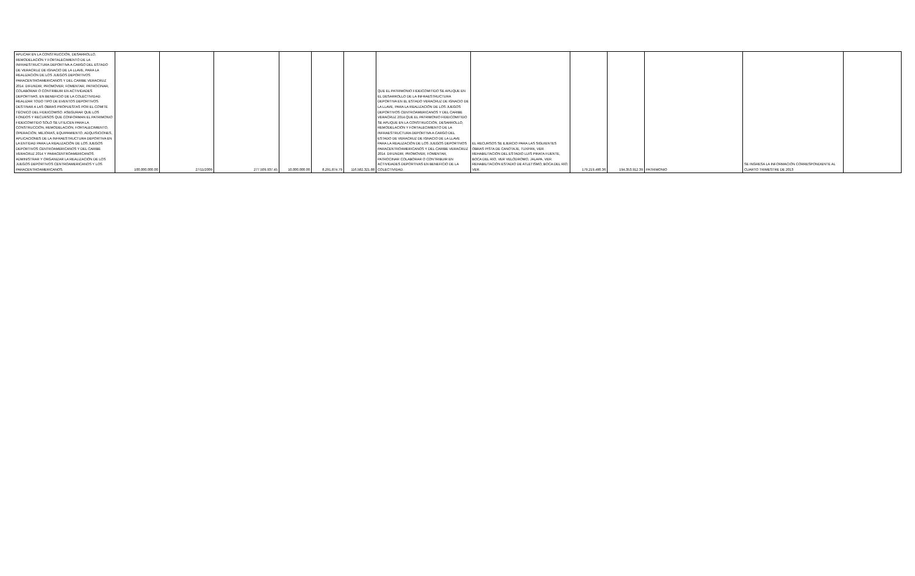| APLICAR EN LA CONSTRUCCIÓN, DESARROLLO, REMODELACIÓN Y FORTALECIMIENTO DE LA INFRAESTRUCTURA DEPORTIVA A CARGO DEL ESTADO DE VERACRUZ DE IGNACIO DE LA LLAVE, PARA LA REALIZACIÓN DE LOS JUEGOS DEPORTIVOS PARACENTROAMERICANOS Y DEL CARIBE VERACRUZ 2014. DIFUNDIR, PROMOVER, FOMENTAR, PATROCINAR, COLABORAR O CONTRIBUIR EN ACTIVIDADES DEPORTIVAS, EN BENEFICIO DE LA COLECTIVIDAD. REALIZAR TODO TIPO DE EVENTOS DEPORTIVOS. DESTINAR A LAS OBRAS PROPUESTAS POR EL COMITÉ TÉCNICO DEL FIDEICOMISO. ASEGURAR QUE LOS FONDOS Y RECURSOS QUE CONFORMAN EL PATRIMONIO FIDEICOMITIDO SÓLO SE UTILICEN PARA LA CONSTRUCCIÓN, REMODELACIÓN, FORTALECIMIENTO, OPERACIÓN, MEJORAS, EQUIPAMIENTO, ADQUISICIONES, APLICACIONES DE LA INFRAESTRUCTURA DEPORTIVA EN LA ENTIDAD PARA LA REALIZACIÓN DE LOS JUEGOS DEPORTIVOS CENTROAMERICANOS Y DEL CARIBE VERACRUZ 2014 Y PARACENTROAMERICANOS. ADMINISTRAR Y ORGANIZAR LA REALIZACIÓN DE LOS JUEGOS DEPORTIVOS CENTROAMERICANOS Y LOS PARACENTROAMERICANOS. | 100,000,000.00 | 27/11/2009 | 277,509,937.45 | 10,000,000.00 | 8,291,874.79 | 116,582,321.88 | QUE EL PATRIMONIO FIDEICOMITIDO SE APLIQUE EN EL DESARROLLO DE LA INFRAESTRUCTURA DEPORTIVA EN EL ESTADO VERACRUZ DE IGNACIO DE LA LLAVE, PARA LA REALIZACIÓN DE LOS JUEGOS DEPORTIVOS CENTROAMERICANOS Y DEL CARIBE VERACRUZ 2014.QUE EL PATRIMONIO FIDEICOMITIDO SE APLIQUE EN LA CONSTRUCCIÓN, DESARROLLO, REMODELACIÓN Y FORTALECIMIENTO DE LA INFRAESTRUCTURA DEPORTIVA A CARGO DEL ESTADO DE VERACRUZ DE IGNACIO DE LA LLAVE PARA LA REALIZACIÓN DE LOS JUEGOS DEPORTIVOS PARACENTROAMERICANOS Y DEL CARIBE VERACRUZ 2014. DIFUNDIR, PROMOVER, FOMENTAR, PATROCINAR COLABORAR O CONTRIBUIR EN ACTIVIDADES DEPORTIVAS EN BENEFICIO DE LA COLECTIVIDAD. | EL RECURSOS SE EJERCIO PARA LAS SIGUIENTES OBRAS PISTA DE CANOTAJE, TUXPÁN, VER. REHABILITACIÓN DEL ESTADIO LUIS PIRATA FUENTE, BOCA DEL RÍO, VER VELÓDROMO, JALAPA, VER. REHABILITACIÓN ESTADIO DE ATLETISMO, BOCA DEL RÍO, VER. | 179,219,490.36 | 194,353,912.39 | PATRIMONIO | SE INGRESA LA INFORMACIÓN CORRESPONDIENTE AL CUARTO TRIMESTRE DE 2013 | |